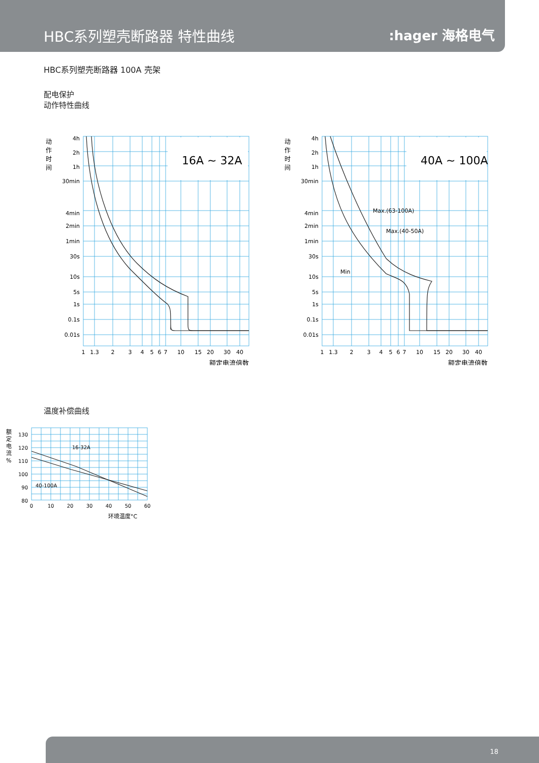HBC系列塑壳断路器 特性曲线
:hager 海格电气
HBC系列塑壳断路器 100A 壳架
配电保护
动作特性曲线
16A ~ 32A
4h
2h
1h
30min
4min
2min
1min
30s
10s
5s
1s
0.1s
0.01s
动
作
时
间
1
1.3
2
3
4
5
6
7
10
15
20
30
40
额定电流倍数
40A ~ 100A
Max.(63-100A)
Max.(40-50A)
Min
4h
2h
1h
30min
4min
2min
1min
30s
10s
5s
1s
0.1s
0.01s
动
作
时
间
1
1.3
2
3
4
5
6
7
10
15
20
30
40
额定电流倍数
温度补偿曲线
16-32A
40-100A
130
120
110
100
90
80
0
10
20
30
40
50
60
额
定
电
流
%
环境温度°C
18